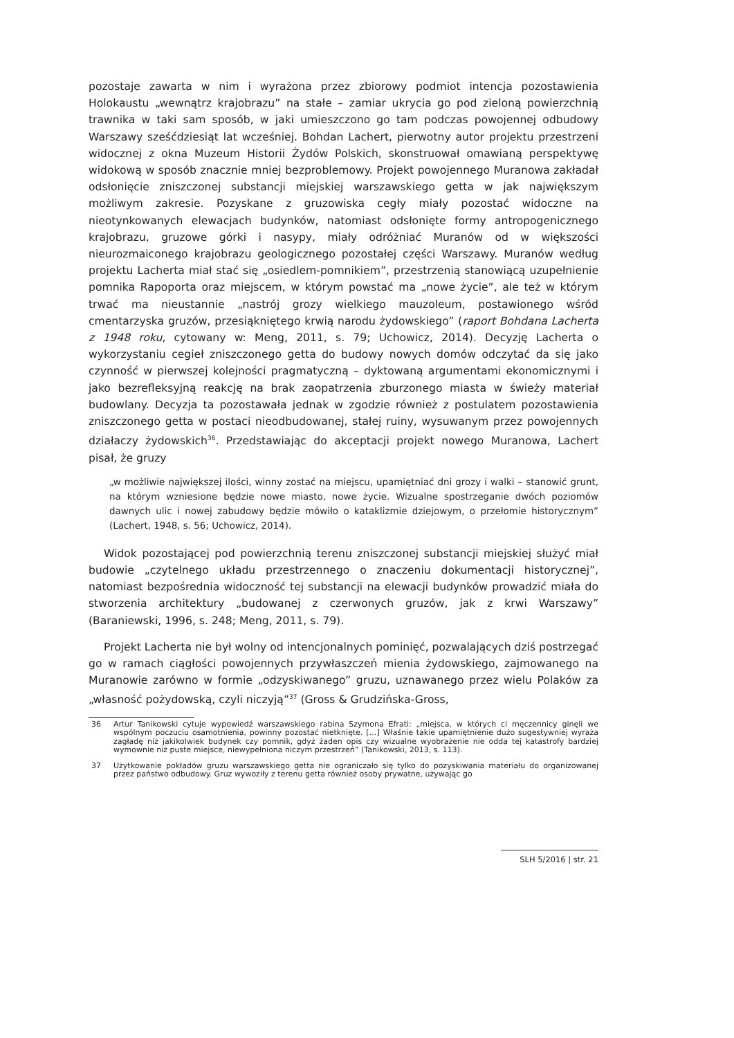pozostaje zawarta w nim i wyrażona przez zbiorowy podmiot intencja pozostawienia Holokaustu „wewnątrz krajobrazu” na stałe – zamiar ukrycia go pod zieloną powierzchnią trawnika w taki sam sposób, w jaki umieszczono go tam podczas powojennej odbudowy Warszawy sześćdziesiąt lat wcześniej. Bohdan Lachert, pierwotny autor projektu przestrzeni widocznej z okna Muzeum Historii Żydów Polskich, skonstruował omawianą perspektywę widokową w sposób znacznie mniej bezproblemowy. Projekt powojennego Muranowa zakładał odsłonięcie zniszczonej substancji miejskiej warszawskiego getta w jak największym możliwym zakresie. Pozyskane z gruzowiska cegły miały pozostać widoczne na nieotynkowanych elewacjach budynków, natomiast odsłonięte formy antropogenicznego krajobrazu, gruzowe górki i nasypy, miały odróżniać Muranów od w większości nieurozmaiconego krajobrazu geologicznego pozostałej części Warszawy. Muranów według projektu Lacherta miał stać się „osiedlem-pomnikiem”, przestrzenią stanowiącą uzupełnienie pomnika Rapoporta oraz miejscem, w którym powstać ma „nowe życie”, ale też w którym trwać ma nieustannie „nastrój grozy wielkiego mauzoleum, postawionego wśród cmentarzyska gruzów, przesiąkniętego krwią narodu żydowskiego” (raport Bohdana Lacherta z 1948 roku, cytowany w: Meng, 2011, s. 79; Uchowicz, 2014). Decyzję Lacherta o wykorzystaniu cegieł zniszczonego getta do budowy nowych domów odczytać da się jako czynność w pierwszej kolejności pragmatyczną – dyktowaną argumentami ekonomicznymi i jako bezrefleksyjną reakcję na brak zaopatrzenia zburzonego miasta w świeży materiał budowlany. Decyzja ta pozostawała jednak w zgodzie również z postulatem pozostawienia zniszczonego getta w postaci nieodbudowanej, stałej ruiny, wysuwanym przez powojennych działaczy żydowskich<sup>36</sup>. Przedstawiając do akceptacji projekt nowego Muranowa, Lachert pisał, że gruzy
„w możliwie największej ilości, winny zostać na miejscu, upamiętniać dni grozy i walki – stanowić grunt, na którym wzniesione będzie nowe miasto, nowe życie. Wizualne spostrzeganie dwóch poziomów dawnych ulic i nowej zabudowy będzie mówiło o kataklizmie dziejowym, o przełomie historycznym” (Lachert, 1948, s. 56; Uchowicz, 2014).
Widok pozostającej pod powierzchnią terenu zniszczonej substancji miejskiej służyć miał budowie „czytelnego układu przestrzennego o znaczeniu dokumentacji historycznej”, natomiast bezpośrednia widoczność tej substancji na elewacji budynków prowadzić miała do stworzenia architektury „budowanej z czerwonych gruzów, jak z krwi Warszawy” (Baraniewski, 1996, s. 248; Meng, 2011, s. 79).
Projekt Lacherta nie był wolny od intencjonalnych pominięć, pozwalających dziś postrzegać go w ramach ciągłości powojennych przywłaszczeń mienia żydowskiego, zajmowanego na Muranowie zarówno w formie „odzyskiwanego” gruzu, uznawanego przez wielu Polaków za „własność pożydowską, czyli niczyją”<sup>37</sup> (Gross & Grudzińska-Gross,
36 Artur Tanikowski cytuje wypowiedź warszawskiego rabina Szymona Efrati: „miejsca, w których ci męczennicy ginęli we wspólnym poczuciu osamotnienia, powinny pozostać nietknięte. […] Właśnie takie upamiętnienie dużo sugestywniej wyraża zagładę niż jakikolwiek budynek czy pomnik, gdyż żaden opis czy wizualne wyobrażenie nie odda tej katastrofy bardziej wymownie niż puste miejsce, niewypełniona niczym przestrzeń” (Tanikowski, 2013, s. 113).
37 Użytkowanie pokładów gruzu warszawskiego getta nie ograniczało się tylko do pozyskiwania materiału do organizowanej przez państwo odbudowy. Gruz wywoziły z terenu getta również osoby prywatne, używając go
SLH 5/2016 | str. 21